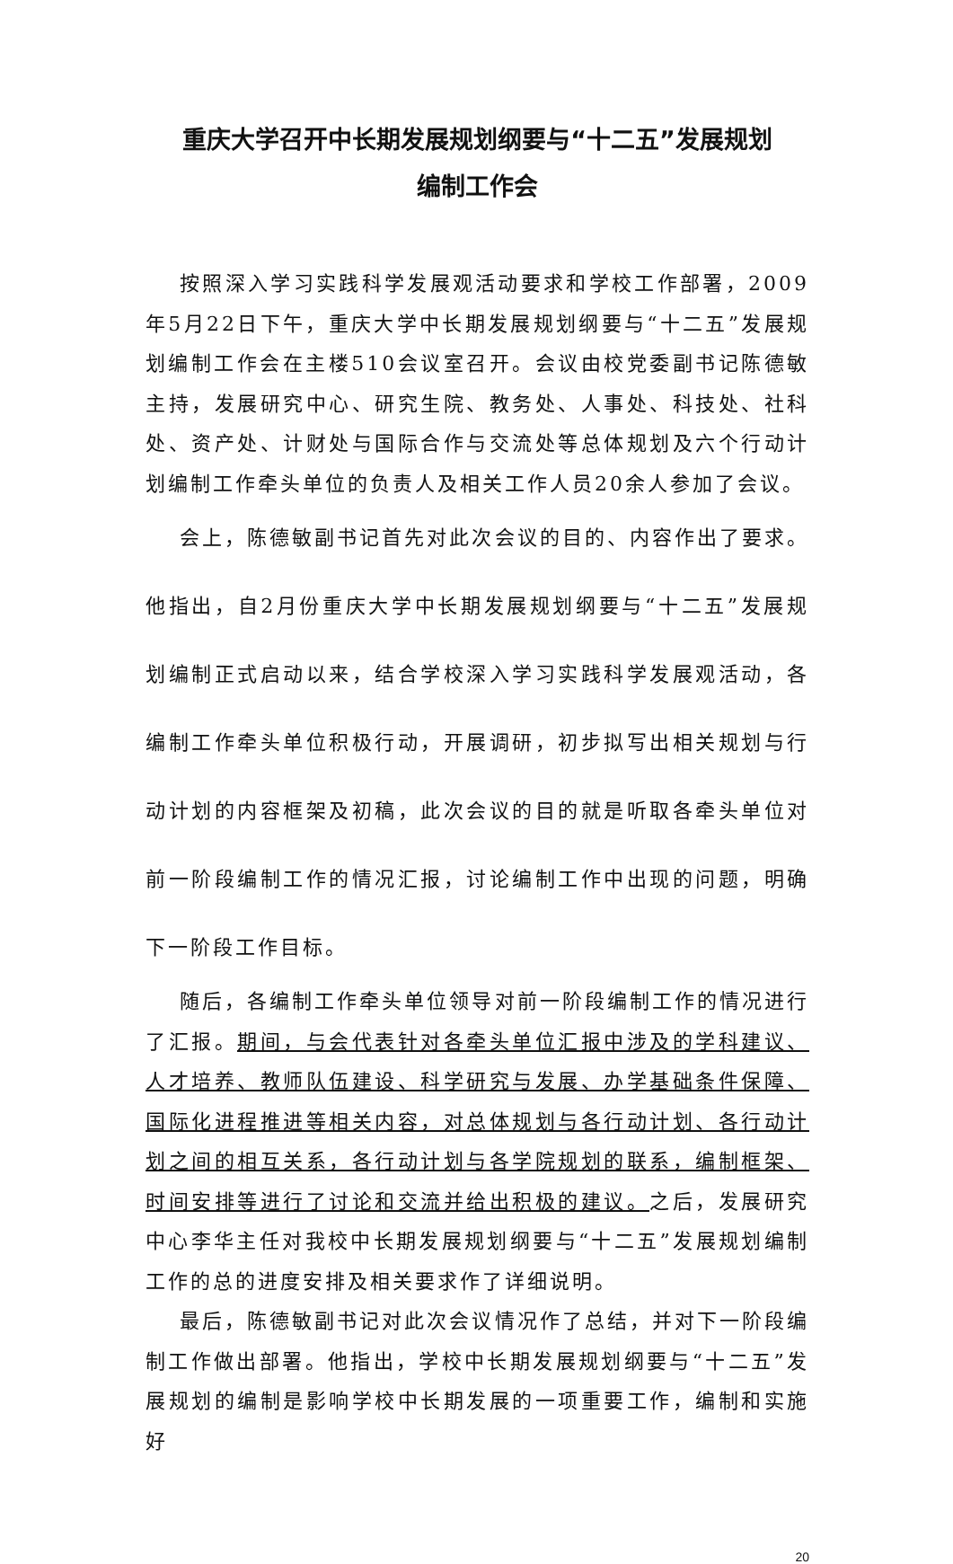重庆大学召开中长期发展规划纲要与“十二五”发展规划
编制工作会
按照深入学习实践科学发展观活动要求和学校工作部署，2009年5月22日下午，重庆大学中长期发展规划纲要与“十二五”发展规划编制工作会在主楼510会议室召开。会议由校党委副书记陈德敏主持，发展研究中心、研究生院、教务处、人事处、科技处、社科处、资产处、计财处与国际合作与交流处等总体规划及六个行动计划编制工作牵头单位的负责人及相关工作人员20余人参加了会议。
会上，陈德敏副书记首先对此次会议的目的、内容作出了要求。他指出，自2月份重庆大学中长期发展规划纲要与“十二五”发展规划编制正式启动以来，结合学校深入学习实践科学发展观活动，各编制工作牵头单位积极行动，开展调研，初步拟写出相关规划与行动计划的内容框架及初稿，此次会议的目的就是听取各牵头单位对前一阶段编制工作的情况汇报，讨论编制工作中出现的问题，明确下一阶段工作目标。
随后，各编制工作牵头单位领导对前一阶段编制工作的情况进行了汇报。期间，与会代表针对各牵头单位汇报中涉及的学科建议、人才培养、教师队伍建设、科学研究与发展、办学基础条件保障、国际化进程推进等相关内容，对总体规划与各行动计划、各行动计划之间的相互关系，各行动计划与各学院规划的联系，编制框架、时间安排等进行了讨论和交流并给出积极的建议。之后，发展研究中心李华主任对我校中长期发展规划纲要与“十二五”发展规划编制工作的总的进度安排及相关要求作了详细说明。
最后，陈德敏副书记对此次会议情况作了总结，并对下一阶段编制工作做出部署。他指出，学校中长期发展规划纲要与“十二五”发展规划的编制是影响学校中长期发展的一项重要工作，编制和实施好
20